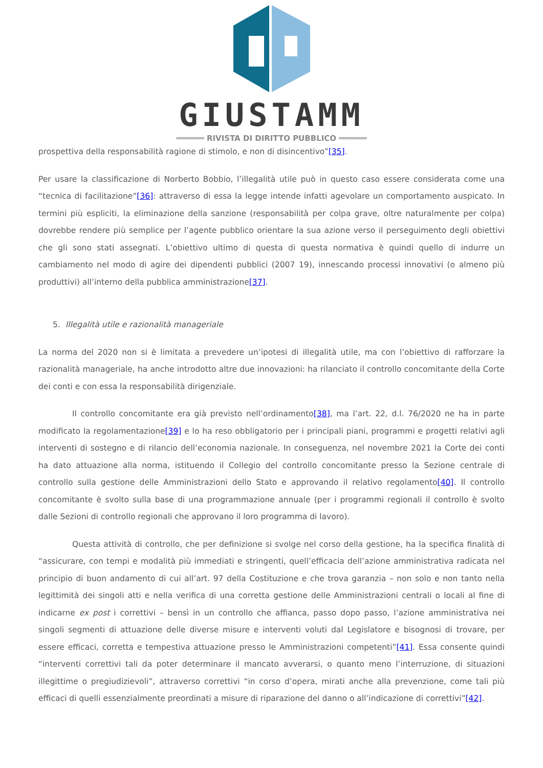GIUSTAMM
══════ RIVISTA DI DIRITTO PUBBLICO ══════
prospettiva della responsabilità ragione di stimolo, e non di disincentivo”[35].
Per usare la classificazione di Norberto Bobbio, l’illegalità utile può in questo caso essere considerata come una “tecnica di facilitazione”[36]: attraverso di essa la legge intende infatti agevolare un comportamento auspicato. In termini più espliciti, la eliminazione della sanzione (responsabilità per colpa grave, oltre naturalmente per colpa) dovrebbe rendere più semplice per l’agente pubblico orientare la sua azione verso il perseguimento degli obiettivi che gli sono stati assegnati. L’obiettivo ultimo di questa di questa normativa è quindi quello di indurre un cambiamento nel modo di agire dei dipendenti pubblici (2007 19), innescando processi innovativi (o almeno più produttivi) all’interno della pubblica amministrazione[37].
5. Illegalità utile e razionalità manageriale
La norma del 2020 non si è limitata a prevedere un’ipotesi di illegalità utile, ma con l’obiettivo di rafforzare la razionalità manageriale, ha anche introdotto altre due innovazioni: ha rilanciato il controllo concomitante della Corte dei conti e con essa la responsabilità dirigenziale.
Il controllo concomitante era già previsto nell’ordinamento[38], ma l’art. 22, d.l. 76/2020 ne ha in parte modificato la regolamentazione[39] e lo ha reso obbligatorio per i principali piani, programmi e progetti relativi agli interventi di sostegno e di rilancio dell’economia nazionale. In conseguenza, nel novembre 2021 la Corte dei conti ha dato attuazione alla norma, istituendo il Collegio del controllo concomitante presso la Sezione centrale di controllo sulla gestione delle Amministrazioni dello Stato e approvando il relativo regolamento[40]. Il controllo concomitante è svolto sulla base di una programmazione annuale (per i programmi regionali il controllo è svolto dalle Sezioni di controllo regionali che approvano il loro programma di lavoro).
Questa attività di controllo, che per definizione si svolge nel corso della gestione, ha la specifica finalità di “assicurare, con tempi e modalità più immediati e stringenti, quell’efficacia dell’azione amministrativa radicata nel principio di buon andamento di cui all’art. 97 della Costituzione e che trova garanzia – non solo e non tanto nella legittimità dei singoli atti e nella verifica di una corretta gestione delle Amministrazioni centrali o locali al fine di indicarne ex post i correttivi – bensì in un controllo che affianca, passo dopo passo, l’azione amministrativa nei singoli segmenti di attuazione delle diverse misure e interventi voluti dal Legislatore e bisognosi di trovare, per essere efficaci, corretta e tempestiva attuazione presso le Amministrazioni competenti”[41]. Essa consente quindi “interventi correttivi tali da poter determinare il mancato avverarsi, o quanto meno l’interruzione, di situazioni illegittime o pregiudizievoli”, attraverso correttivi “in corso d’opera, mirati anche alla prevenzione, come tali più efficaci di quelli essenzialmente preordinati a misure di riparazione del danno o all’indicazione di correttivi”[42].